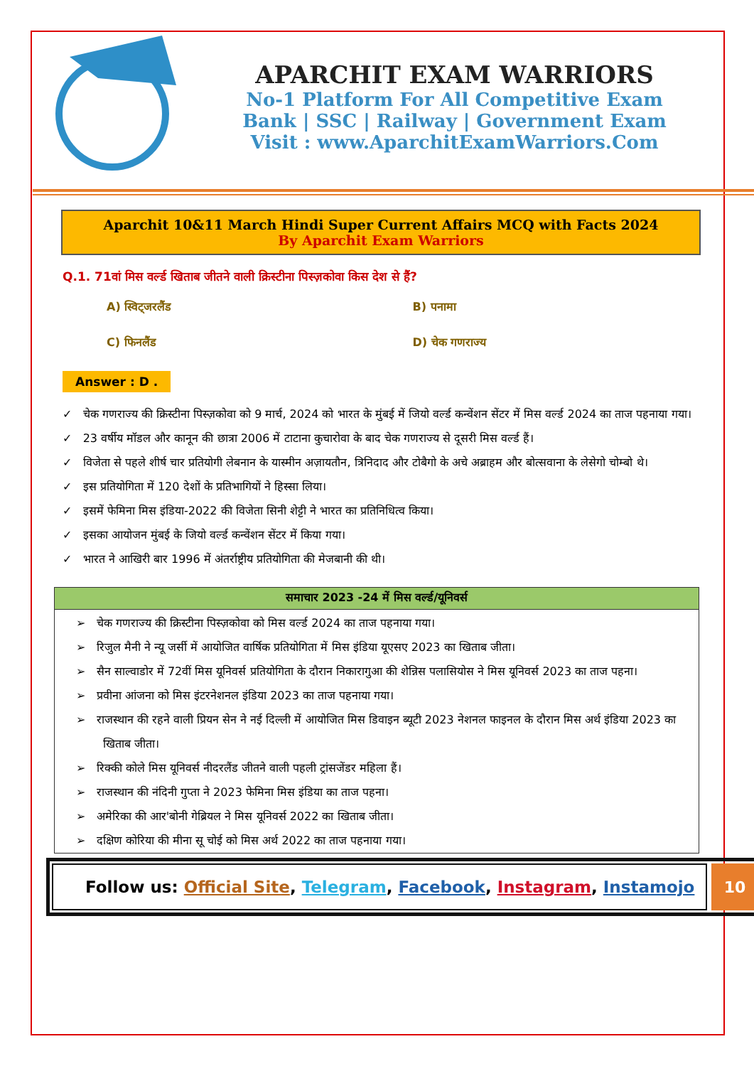APARCHIT EXAM WARRIORS
No-1 Platform For All Competitive Exam
Bank | SSC | Railway | Government Exam
Visit : www.AparchitExamWarriors.Com
Aparchit 10&11 March Hindi Super Current Affairs MCQ with Facts 2024
By Aparchit Exam Warriors
Q.1. 71वां मिस वर्ल्ड खिताब जीतने वाली क्रिस्टीना पिस्ज़कोवा किस देश से हैं?
A) स्विट्जरलैंड
B) पनामा
C) फिनलैंड
D) चेक गणराज्य
Answer : D .
✓ चेक गणराज्य की क्रिस्टीना पिस्ज़कोवा को 9 मार्च, 2024 को भारत के मुंबई में जियो वर्ल्ड कन्वेंशन सेंटर में मिस वर्ल्ड 2024 का ताज पहनाया गया।
✓ 23 वर्षीय मॉडल और कानून की छात्रा 2006 में टाटाना कुचारोवा के बाद चेक गणराज्य से दूसरी मिस वर्ल्ड हैं।
✓ विजेता से पहले शीर्ष चार प्रतियोगी लेबनान के यास्मीन अज़ायतौन, त्रिनिदाद और टोबैगो के अचे अब्राहम और बोत्सवाना के लेसेगो चोम्बो थे।
✓ इस प्रतियोगिता में 120 देशों के प्रतिभागियों ने हिस्सा लिया।
✓ इसमें फेमिना मिस इंडिया-2022 की विजेता सिनी शेट्टी ने भारत का प्रतिनिधित्व किया।
✓ इसका आयोजन मुंबई के जियो वर्ल्ड कन्वेंशन सेंटर में किया गया।
✓ भारत ने आखिरी बार 1996 में अंतर्राष्ट्रीय प्रतियोगिता की मेजबानी की थी।
| समाचार 2023 -24 में मिस वर्ल्ड/यूनिवर्स |
| --- |
| ➢ चेक गणराज्य की क्रिस्टीना पिस्ज़कोवा को मिस वर्ल्ड 2024 का ताज पहनाया गया। ➢ रिजुल मैनी ने न्यू जर्सी में आयोजित वार्षिक प्रतियोगिता में मिस इंडिया यूएसए 2023 का खिताब जीता। ➢ सैन साल्वाडोर में 72वीं मिस यूनिवर्स प्रतियोगिता के दौरान निकारागुआ की शेन्निस पलासियोस ने मिस यूनिवर्स 2023 का ताज पहना। ➢ प्रवीना आंजना को मिस इंटरनेशनल इंडिया 2023 का ताज पहनाया गया। ➢ राजस्थान की रहने वाली प्रियन सेन ने नई दिल्ली में आयोजित मिस डिवाइन ब्यूटी 2023 नेशनल फाइनल के दौरान मिस अर्थ इंडिया 2023 का खिताब जीता। ➢ रिक्की कोले मिस यूनिवर्स नीदरलैंड जीतने वाली पहली ट्रांसजेंडर महिला हैं। ➢ राजस्थान की नंदिनी गुप्ता ने 2023 फेमिना मिस इंडिया का ताज पहना। ➢ अमेरिका की आर'बोनी गेब्रियल ने मिस यूनिवर्स 2022 का खिताब जीता। ➢ दक्षिण कोरिया की मीना सू चोई को मिस अर्थ 2022 का ताज पहनाया गया। |
Follow us: Official Site, Telegram, Facebook, Instagram, Instamojo
10